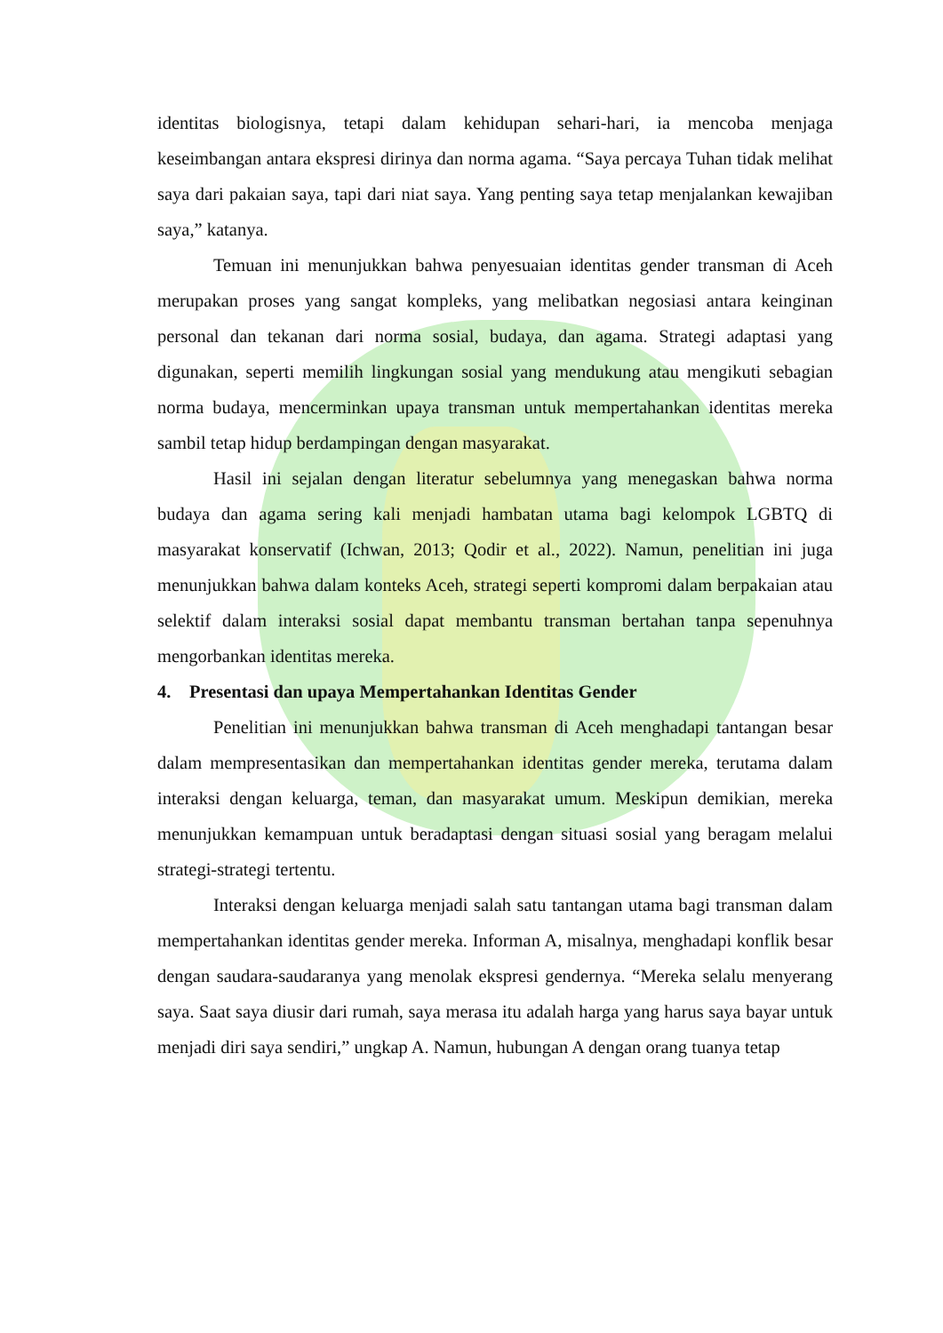identitas biologisnya, tetapi dalam kehidupan sehari-hari, ia mencoba menjaga keseimbangan antara ekspresi dirinya dan norma agama. “Saya percaya Tuhan tidak melihat saya dari pakaian saya, tapi dari niat saya. Yang penting saya tetap menjalankan kewajiban saya,” katanya.
Temuan ini menunjukkan bahwa penyesuaian identitas gender transman di Aceh merupakan proses yang sangat kompleks, yang melibatkan negosiasi antara keinginan personal dan tekanan dari norma sosial, budaya, dan agama. Strategi adaptasi yang digunakan, seperti memilih lingkungan sosial yang mendukung atau mengikuti sebagian norma budaya, mencerminkan upaya transman untuk mempertahankan identitas mereka sambil tetap hidup berdampingan dengan masyarakat.
Hasil ini sejalan dengan literatur sebelumnya yang menegaskan bahwa norma budaya dan agama sering kali menjadi hambatan utama bagi kelompok LGBTQ di masyarakat konservatif (Ichwan, 2013; Qodir et al., 2022). Namun, penelitian ini juga menunjukkan bahwa dalam konteks Aceh, strategi seperti kompromi dalam berpakaian atau selektif dalam interaksi sosial dapat membantu transman bertahan tanpa sepenuhnya mengorbankan identitas mereka.
4. Presentasi dan upaya Mempertahankan Identitas Gender
Penelitian ini menunjukkan bahwa transman di Aceh menghadapi tantangan besar dalam mempresentasikan dan mempertahankan identitas gender mereka, terutama dalam interaksi dengan keluarga, teman, dan masyarakat umum. Meskipun demikian, mereka menunjukkan kemampuan untuk beradaptasi dengan situasi sosial yang beragam melalui strategi-strategi tertentu.
Interaksi dengan keluarga menjadi salah satu tantangan utama bagi transman dalam mempertahankan identitas gender mereka. Informan A, misalnya, menghadapi konflik besar dengan saudara-saudaranya yang menolak ekspresi gendernya. “Mereka selalu menyerang saya. Saat saya diusir dari rumah, saya merasa itu adalah harga yang harus saya bayar untuk menjadi diri saya sendiri,” ungkap A. Namun, hubungan A dengan orang tuanya tetap